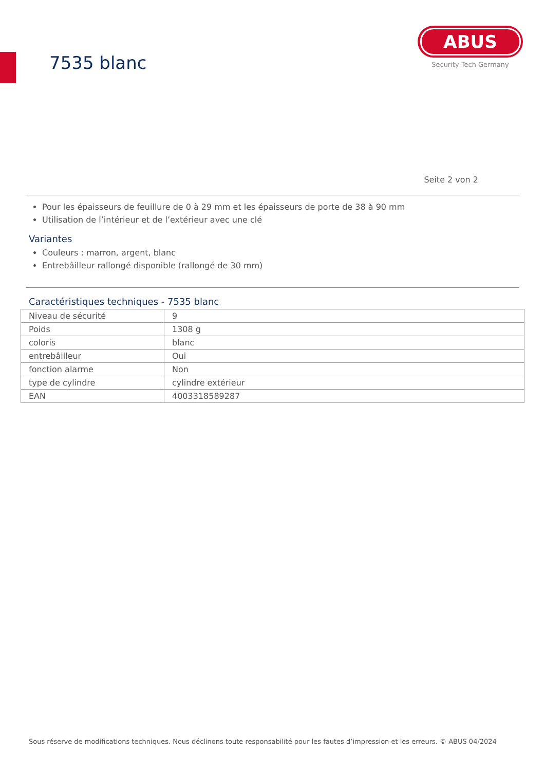7535 blanc
ABUS
Security Tech Germany
Seite 2 von 2
Pour les épaisseurs de feuillure de 0 à 29 mm et les épaisseurs de porte de 38 à 90 mm
Utilisation de l’intérieur et de l’extérieur avec une clé
Variantes
Couleurs : marron, argent, blanc
Entrebâilleur rallongé disponible (rallongé de 30 mm)
Caractéristiques techniques - 7535 blanc
| Niveau de sécurité | 9 |
| Poids | 1308 g |
| coloris | blanc |
| entrebâilleur | Oui |
| fonction alarme | Non |
| type de cylindre | cylindre extérieur |
| EAN | 4003318589287 |
Sous réserve de modifications techniques. Nous déclinons toute responsabilité pour les fautes d’impression et les erreurs. © ABUS 04/2024